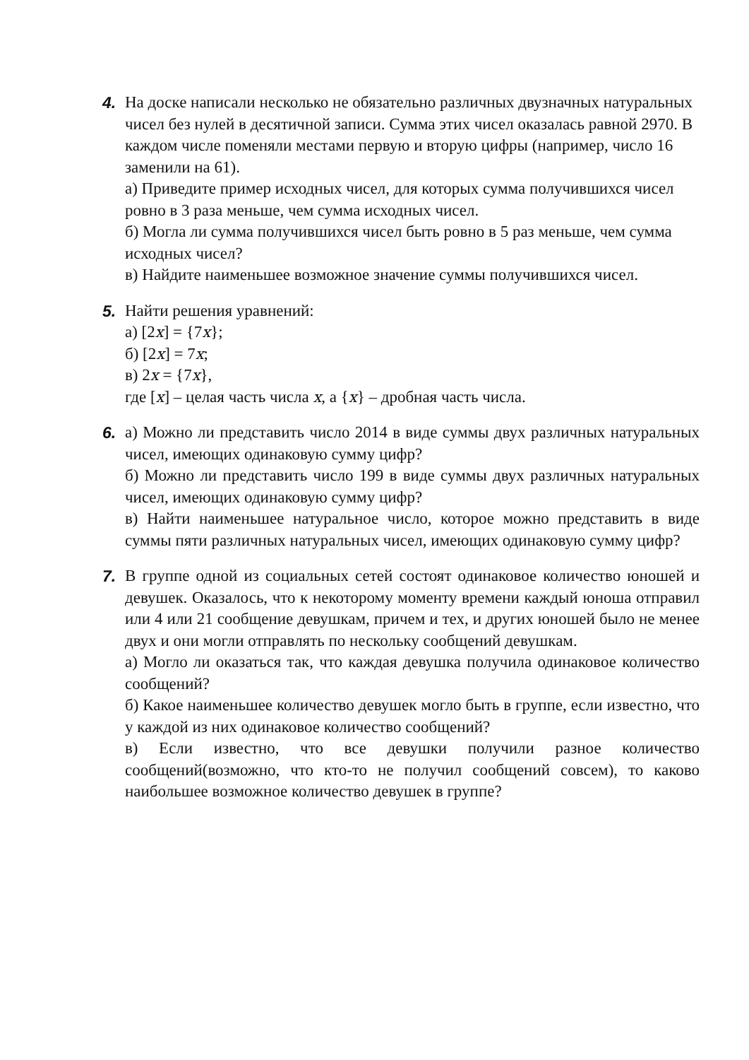4. На доске написали несколько не обязательно различных двузначных натуральных чисел без нулей в десятичной записи. Сумма этих чисел оказалась равной 2970. В каждом числе поменяли местами первую и вторую цифры (например, число 16 заменили на 61).
а) Приведите пример исходных чисел, для которых сумма получившихся чисел ровно в 3 раза меньше, чем сумма исходных чисел.
б) Могла ли сумма получившихся чисел быть ровно в 5 раз меньше, чем сумма исходных чисел?
в) Найдите наименьшее возможное значение суммы получившихся чисел.
5. Найти решения уравнений:
а) [2x] = {7x};
б) [2x] = 7x;
в) 2x = {7x},
где [x] – целая часть числа x, а {x} – дробная часть числа.
6. а) Можно ли представить число 2014 в виде суммы двух различных натуральных чисел, имеющих одинаковую сумму цифр?
б) Можно ли представить число 199 в виде суммы двух различных натуральных чисел, имеющих одинаковую сумму цифр?
в) Найти наименьшее натуральное число, которое можно представить в виде суммы пяти различных натуральных чисел, имеющих одинаковую сумму цифр?
7. В группе одной из социальных сетей состоят одинаковое количество юношей и девушек. Оказалось, что к некоторому моменту времени каждый юноша отправил или 4 или 21 сообщение девушкам, причем и тех, и других юношей было не менее двух и они могли отправлять по нескольку сообщений девушкам.
а) Могло ли оказаться так, что каждая девушка получила одинаковое количество сообщений?
б) Какое наименьшее количество девушек могло быть в группе, если известно, что у каждой из них одинаковое количество сообщений?
в) Если известно, что все девушки получили разное количество сообщений(возможно, что кто-то не получил сообщений совсем), то каково наибольшее возможное количество девушек в группе?